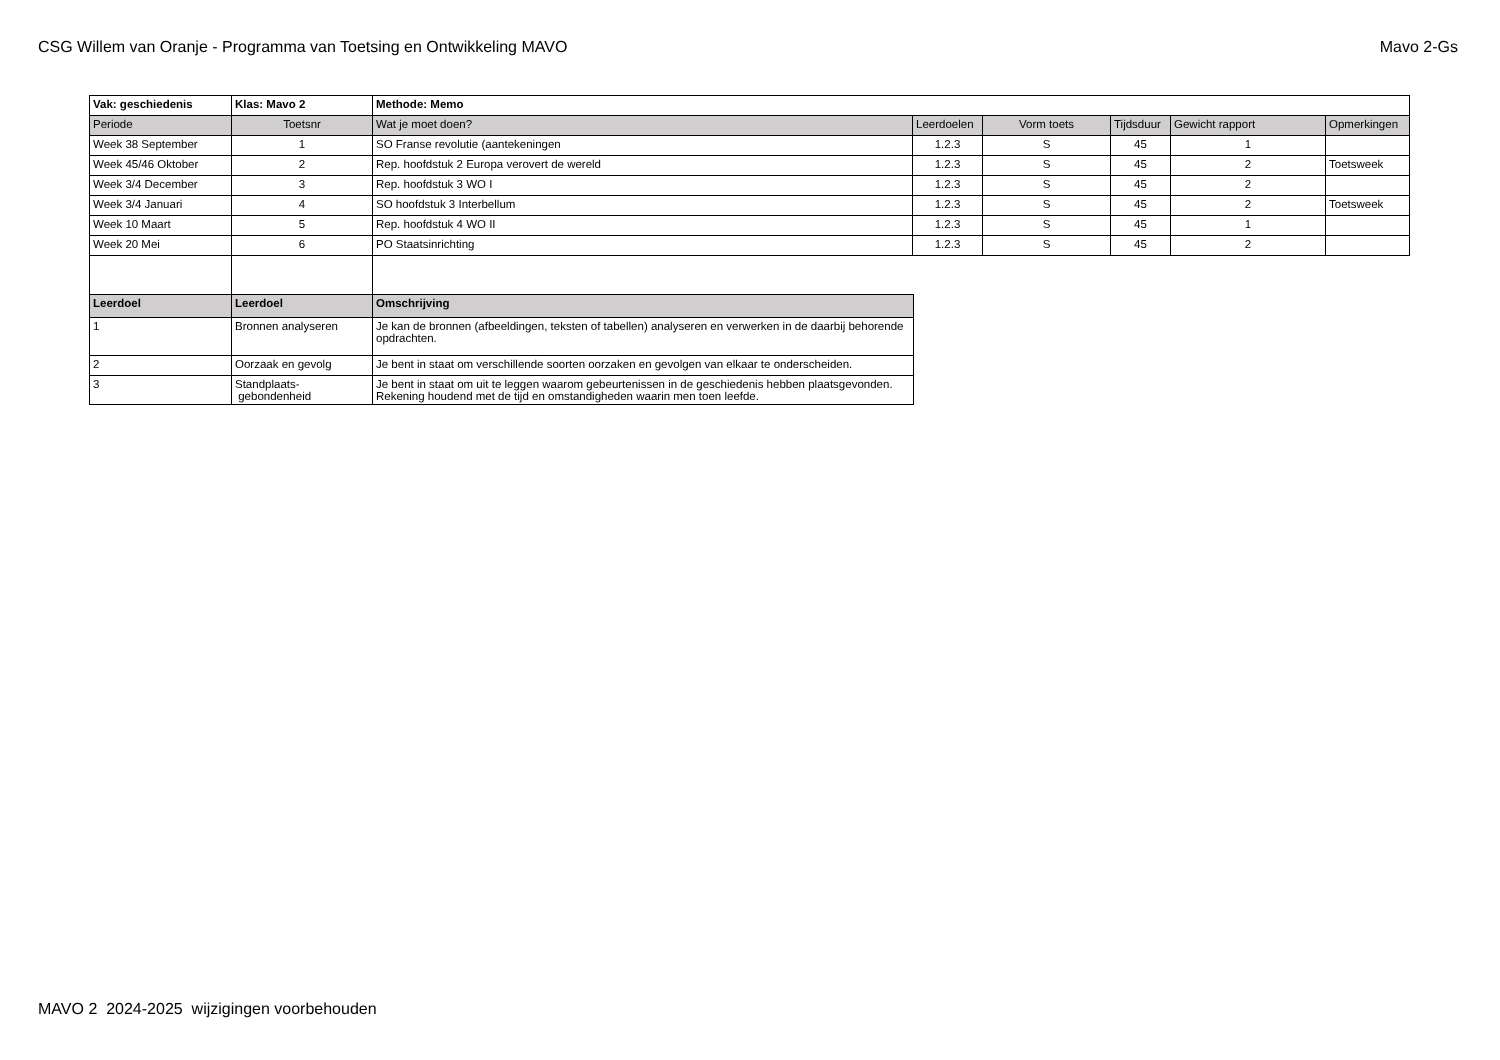CSG Willem van Oranje - Programma van Toetsing en Ontwikkeling MAVO
Mavo 2-Gs
| Vak: geschiedenis | Klas: Mavo 2 | Methode: Memo | | | | | |
| Periode | Toetsnr | Wat je moet doen? | Leerdoelen | Vorm toets | Tijdsduur | Gewicht rapport | Opmerkingen |
| Week 38 September | 1 | SO Franse revolutie (aantekeningen | 1.2.3 | S | 45 | 1 | |
| Week 45/46 Oktober | 2 | Rep. hoofdstuk 2 Europa verovert de wereld | 1.2.3 | S | 45 | 2 | Toetsweek |
| Week 3/4 December | 3 | Rep. hoofdstuk 3 WO I | 1.2.3 | S | 45 | 2 | |
| Week 3/4 Januari | 4 | SO hoofdstuk 3 Interbellum | 1.2.3 | S | 45 | 2 | Toetsweek |
| Week 10 Maart | 5 | Rep. hoofdstuk 4 WO II | 1.2.3 | S | 45 | 1 | |
| Week 20 Mei | 6 | PO Staatsinrichting | 1.2.3 | S | 45 | 2 | |
| Leerdoel | Leerdoel | Omschrijving |
| --- | --- | --- |
| 1 | Bronnen analyseren | Je kan de bronnen (afbeeldingen, teksten of tabellen) analyseren en verwerken in de daarbij behorende opdrachten. |
| 2 | Oorzaak en gevolg | Je bent in staat om verschillende soorten oorzaken en gevolgen van elkaar te onderscheiden. |
| 3 | Standplaats- gebondenheid | Je bent in staat om uit te leggen waarom gebeurtenissen in de geschiedenis hebben plaatsgevonden. Rekening houdend met de tijd en omstandigheden waarin men toen leefde. |
MAVO 2 2024-2025 wijzigingen voorbehouden